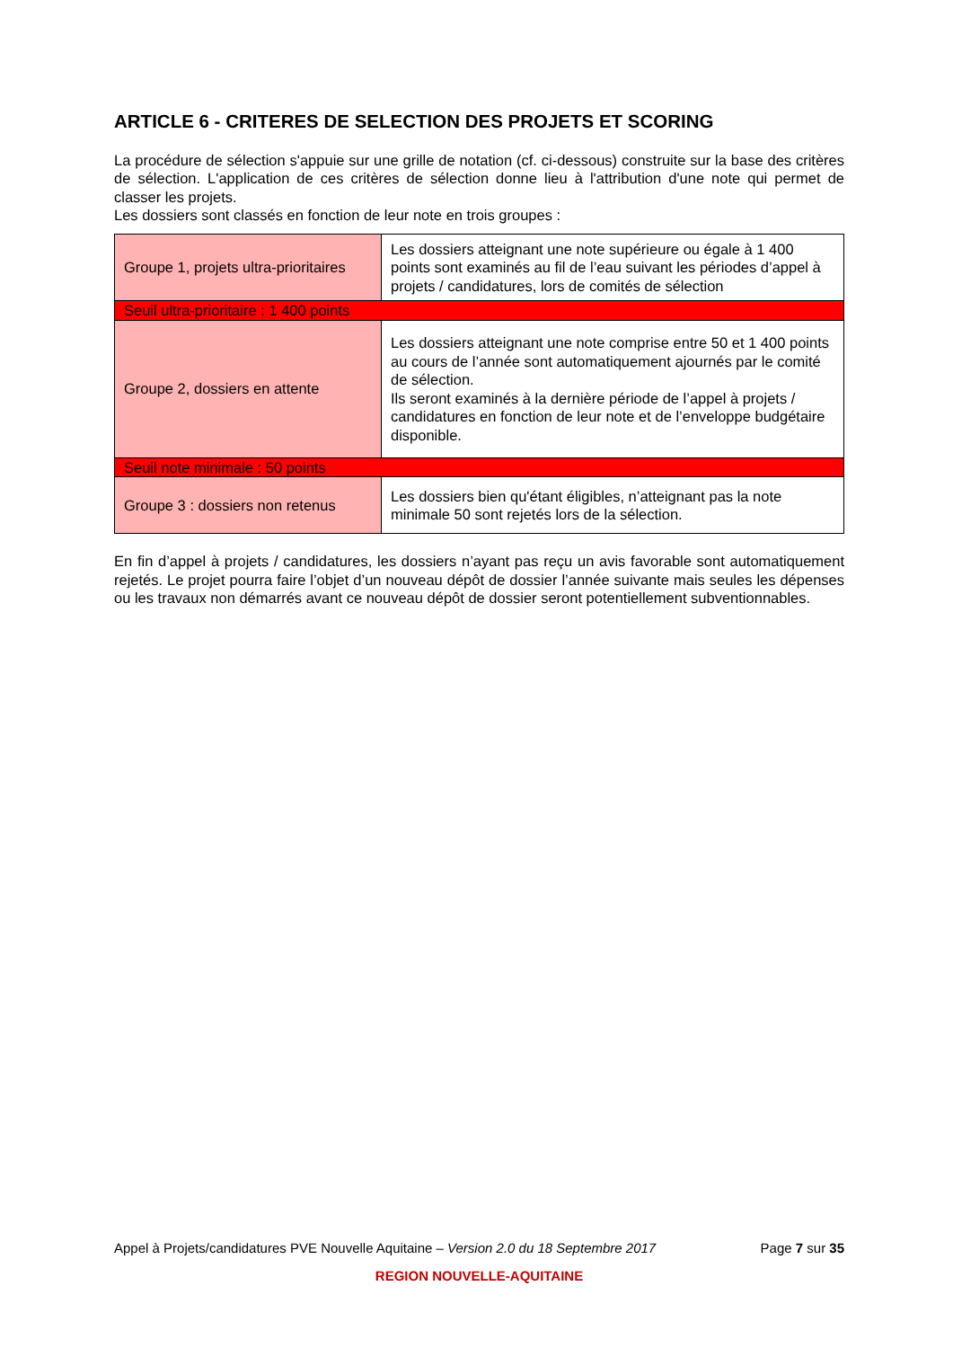ARTICLE 6 - CRITERES DE SELECTION DES PROJETS ET SCORING
La procédure de sélection s'appuie sur une grille de notation (cf. ci-dessous) construite sur la base des critères de sélection. L'application de ces critères de sélection donne lieu à l'attribution d'une note qui permet de classer les projets.
Les dossiers sont classés en fonction de leur note en trois groupes :
| Groupe 1, projets ultra-prioritaires | Les dossiers atteignant une note supérieure ou égale à 1 400 points sont examinés au fil de l’eau suivant les périodes d’appel à projets / candidatures, lors de comités de sélection |
| Seuil ultra-prioritaire : 1 400 points | |
| Groupe 2, dossiers en attente | Les dossiers atteignant une note comprise entre 50 et 1 400 points au cours de l’année sont automatiquement ajournés par le comité de sélection. Ils seront examinés à la dernière période de l’appel à projets / candidatures en fonction de leur note et de l’enveloppe budgétaire disponible. |
| Seuil note minimale : 50 points | |
| Groupe 3 : dossiers non retenus | Les dossiers bien qu'étant éligibles, n’atteignant pas la note minimale 50 sont rejetés lors de la sélection. |
En fin d’appel à projets / candidatures, les dossiers n’ayant pas reçu un avis favorable sont automatiquement rejetés. Le projet pourra faire l’objet d’un nouveau dépôt de dossier l’année suivante mais seules les dépenses ou les travaux non démarrés avant ce nouveau dépôt de dossier seront potentiellement subventionnables.
Appel à Projets/candidatures PVE Nouvelle Aquitaine – Version 2.0 du 18 Septembre 2017 Page 7 sur 35
REGION NOUVELLE-AQUITAINE